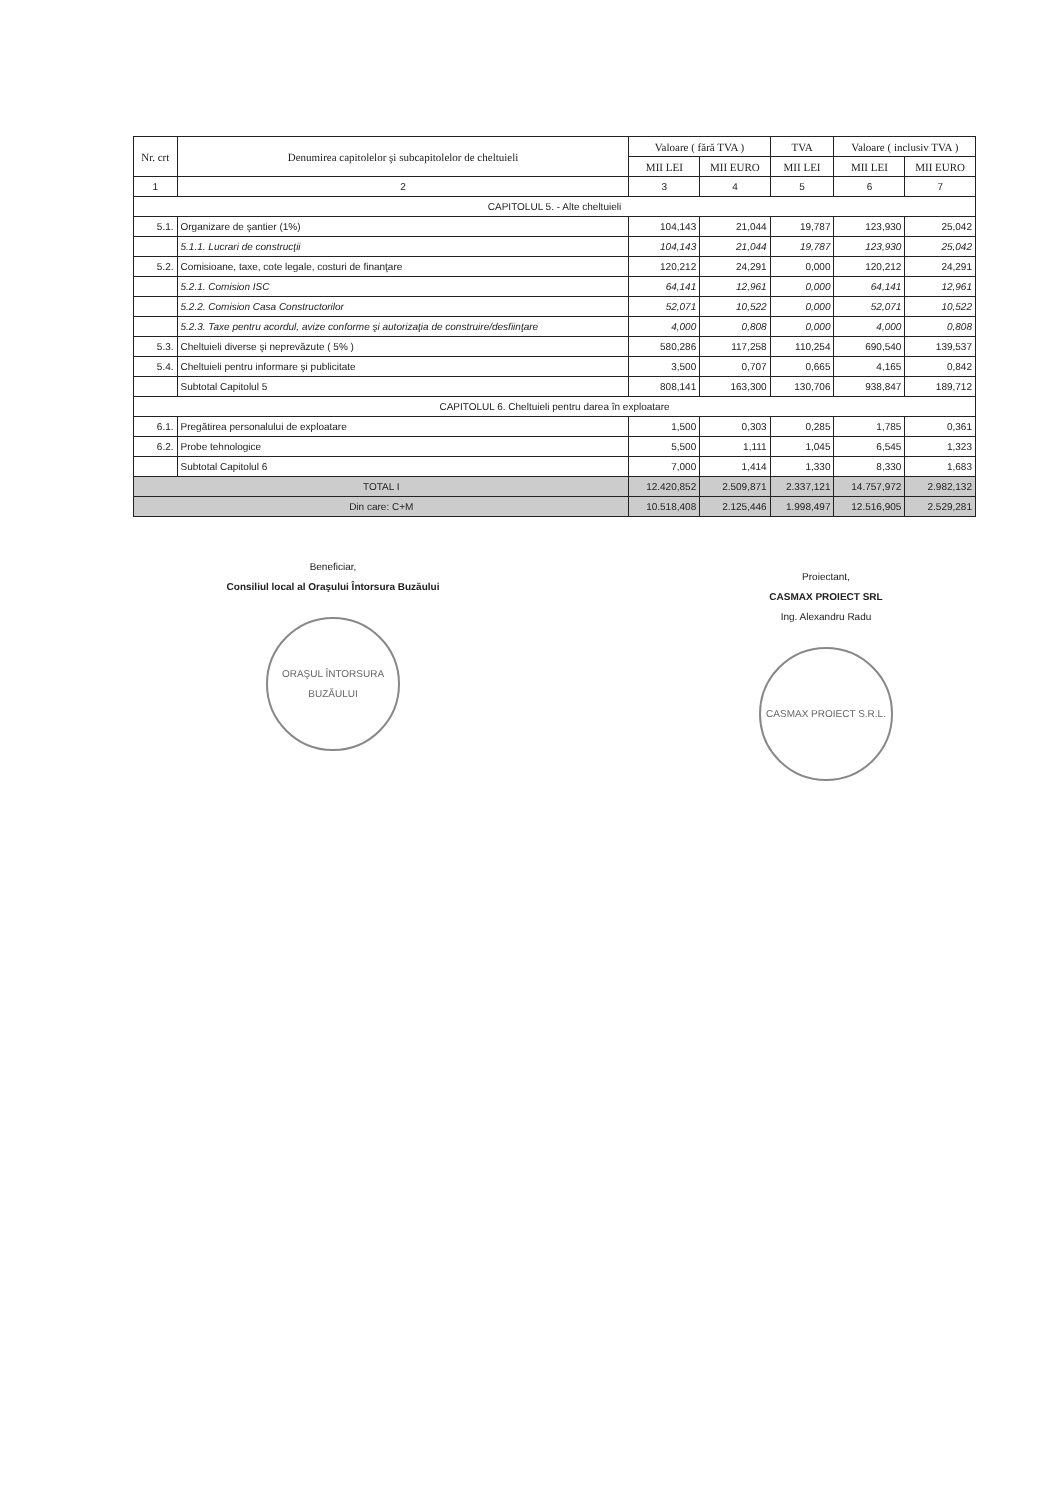| Nr. crt | Denumirea capitolelor şi subcapitolelor de cheltuieli | Valoare ( fără TVA ) | | TVA | Valoare ( inclusiv TVA ) | |
| --- | --- | --- | --- | --- | --- | --- |
| | | MII LEI | MII EURO | MII LEI | MII LEI | MII EURO |
| 1 | 2 | 3 | 4 | 5 | 6 | 7 |
| CAPITOLUL 5. - Alte cheltuieli | | | | | | |
| 5.1. | Organizare de şantier (1%) | 104,143 | 21,044 | 19,787 | 123,930 | 25,042 |
| | 5.1.1. Lucrari de construcţii | 104,143 | 21,044 | 19,787 | 123,930 | 25,042 |
| 5.2. | Comisioane, taxe, cote legale, costuri de finanţare | 120,212 | 24,291 | 0,000 | 120,212 | 24,291 |
| | 5.2.1. Comision ISC | 64,141 | 12,961 | 0,000 | 64,141 | 12,961 |
| | 5.2.2. Comision Casa Constructorilor | 52,071 | 10,522 | 0,000 | 52,071 | 10,522 |
| | 5.2.3. Taxe pentru acordul, avize conforme şi autorizaţia de construire/desfiinţare | 4,000 | 0,808 | 0,000 | 4,000 | 0,808 |
| 5.3. | Cheltuieli diverse şi neprevăzute ( 5% ) | 580,286 | 117,258 | 110,254 | 690,540 | 139,537 |
| 5.4. | Cheltuieli pentru informare şi publicitate | 3,500 | 0,707 | 0,665 | 4,165 | 0,842 |
| | Subtotal Capitolul 5 | 808,141 | 163,300 | 130,706 | 938,847 | 189,712 |
| CAPITOLUL 6. Cheltuieli pentru darea în exploatare | | | | | | |
| 6.1. | Pregătirea personalului de exploatare | 1,500 | 0,303 | 0,285 | 1,785 | 0,361 |
| 6.2. | Probe tehnologice | 5,500 | 1,111 | 1,045 | 6,545 | 1,323 |
| | Subtotal Capitolul 6 | 7,000 | 1,414 | 1,330 | 8,330 | 1,683 |
| TOTAL I | | 12.420,852 | 2.509,871 | 2.337,121 | 14.757,972 | 2.982,132 |
| Din care: C+M | | 10.518,408 | 2.125,446 | 1.998,497 | 12.516,905 | 2.529,281 |
Beneficiar,
Consiliul local al Oraşului Întorsura Buzăului
ORAŞUL ÎNTORSURA BUZĂULUI
Proiectant,
CASMAX PROIECT SRL
Ing. Alexandru Radu
CASMAX PROIECT S.R.L.